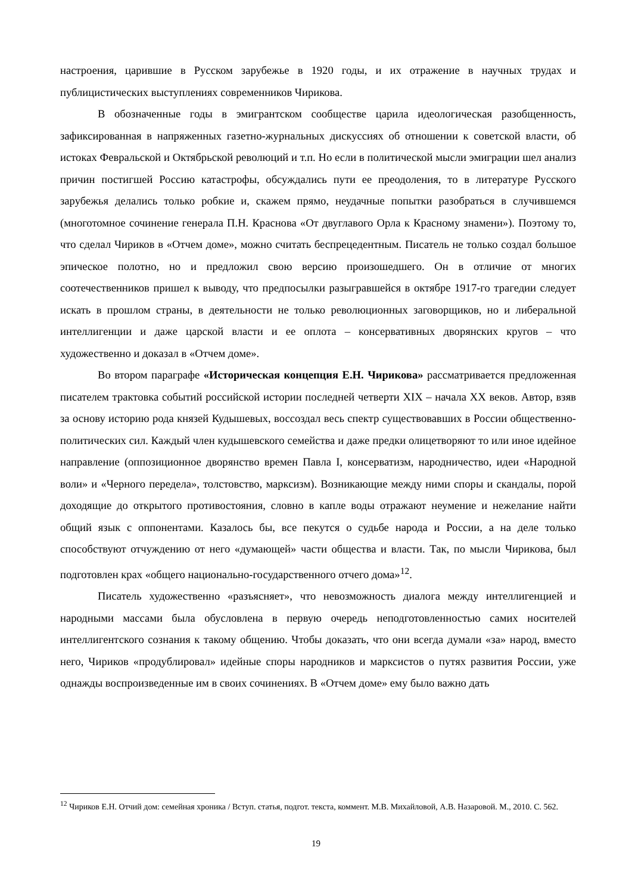настроения, царившие в Русском зарубежье в 1920 годы, и их отражение в научных трудах и публицистических выступлениях современников Чирикова.
В обозначенные годы в эмигрантском сообществе царила идеологическая разобщенность, зафиксированная в напряженных газетно-журнальных дискуссиях об отношении к советской власти, об истоках Февральской и Октябрьской революций и т.п. Но если в политической мысли эмиграции шел анализ причин постигшей Россию катастрофы, обсуждались пути ее преодоления, то в литературе Русского зарубежья делались только робкие и, скажем прямо, неудачные попытки разобраться в случившемся (многотомное сочинение генерала П.Н. Краснова «От двуглавого Орла к Красному знамени»). Поэтому то, что сделал Чириков в «Отчем доме», можно считать беспрецедентным. Писатель не только создал большое эпическое полотно, но и предложил свою версию произошедшего. Он в отличие от многих соотечественников пришел к выводу, что предпосылки разыгравшейся в октябре 1917-го трагедии следует искать в прошлом страны, в деятельности не только революционных заговорщиков, но и либеральной интеллигенции и даже царской власти и ее оплота – консервативных дворянских кругов – что художественно и доказал в «Отчем доме».
Во втором параграфе «Историческая концепция Е.Н. Чирикова» рассматривается предложенная писателем трактовка событий российской истории последней четверти XIX – начала XX веков. Автор, взяв за основу историю рода князей Кудышевых, воссоздал весь спектр существовавших в России общественно-политических сил. Каждый член кудышевского семейства и даже предки олицетворяют то или иное идейное направление (оппозиционное дворянство времен Павла I, консерватизм, народничество, идеи «Народной воли» и «Черного передела», толстовство, марксизм). Возникающие между ними споры и скандалы, порой доходящие до открытого противостояния, словно в капле воды отражают неумение и нежелание найти общий язык с оппонентами. Казалось бы, все пекутся о судьбе народа и России, а на деле только способствуют отчуждению от него «думающей» части общества и власти. Так, по мысли Чирикова, был подготовлен крах «общего национально-государственного отчего дома»<sup>12</sup>.
Писатель художественно «разъясняет», что невозможность диалога между интеллигенцией и народными массами была обусловлена в первую очередь неподготовленностью самих носителей интеллигентского сознания к такому общению. Чтобы доказать, что они всегда думали «за» народ, вместо него, Чириков «продублировал» идейные споры народников и марксистов о путях развития России, уже однажды воспроизведенные им в своих сочинениях. В «Отчем доме» ему было важно дать
<sup>12</sup> Чириков Е.Н. Отчий дом: семейная хроника / Вступ. статья, подгот. текста, коммент. М.В. Михайловой, А.В. Назаровой. М., 2010. С. 562.
19